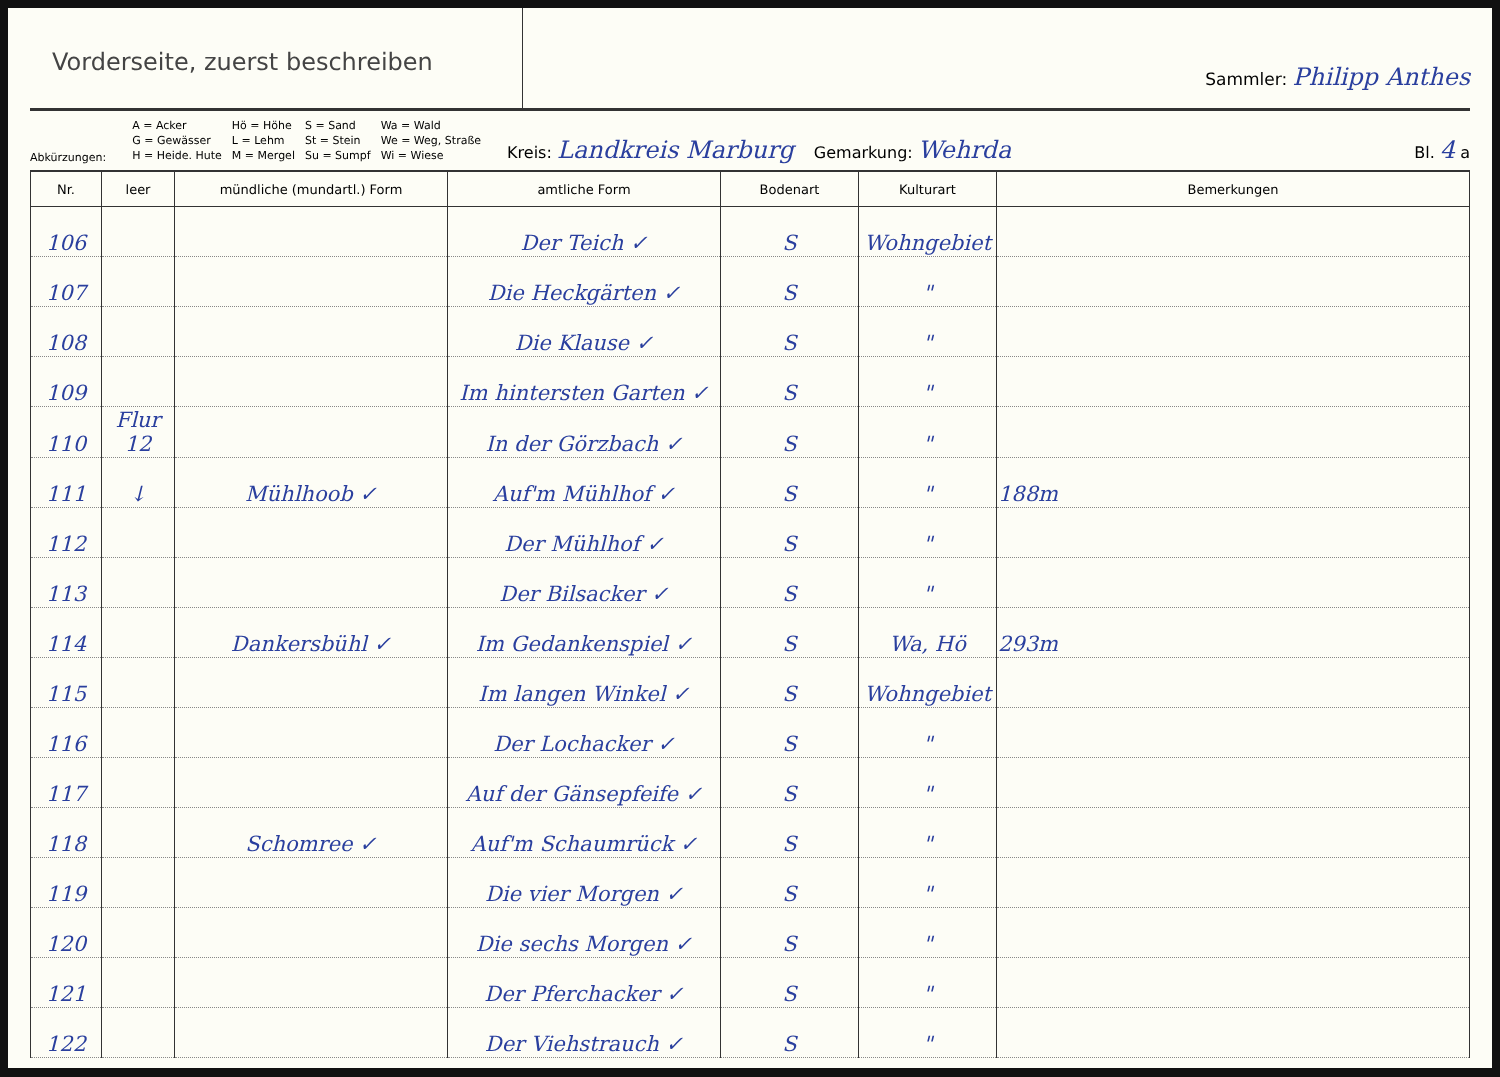Vorderseite, zuerst beschreiben
Sammler: Philipp Anthes
Abkürzungen:
| A = Acker | Hö = Höhe | S = Sand | Wa = Wald |
| G = Gewässer | L = Lehm | St = Stein | We = Weg, Straße |
| H = Heide. Hute | M = Mergel | Su = Sumpf | Wi = Wiese |
Kreis: Landkreis Marburg
Gemarkung: Wehrda
Bl. 4 a
| Nr. | leer | mündliche (mundartl.) Form | amtliche Form | Bodenart | Kulturart | Bemerkungen |
| --- | --- | --- | --- | --- | --- | --- |
| 106 | | | Der Teich ✓ | S | Wohngebiet | |
| 107 | | | Die Heckgärten ✓ | S | " | |
| 108 | | | Die Klause ✓ | S | " | |
| 109 | | | Im hintersten Garten ✓ | S | " | |
| 110 | Flur 12 | | In der Görzbach ✓ | S | " | |
| 111 | ↓ | Mühlhoob ✓ | Auf'm Mühlhof ✓ | S | " | 188m |
| 112 | | | Der Mühlhof ✓ | S | " | |
| 113 | | | Der Bilsacker ✓ | S | " | |
| 114 | | Dankersbühl ✓ | Im Gedankenspiel ✓ | S | Wa, Hö | 293m |
| 115 | | | Im langen Winkel ✓ | S | Wohngebiet | |
| 116 | | | Der Lochacker ✓ | S | " | |
| 117 | | | Auf der Gänsepfeife ✓ | S | " | |
| 118 | | Schomree ✓ | Auf'm Schaumrück ✓ | S | " | |
| 119 | | | Die vier Morgen ✓ | S | " | |
| 120 | | | Die sechs Morgen ✓ | S | " | |
| 121 | | | Der Pferchacker ✓ | S | " | |
| 122 | | | Der Viehstrauch ✓ | S | " | |